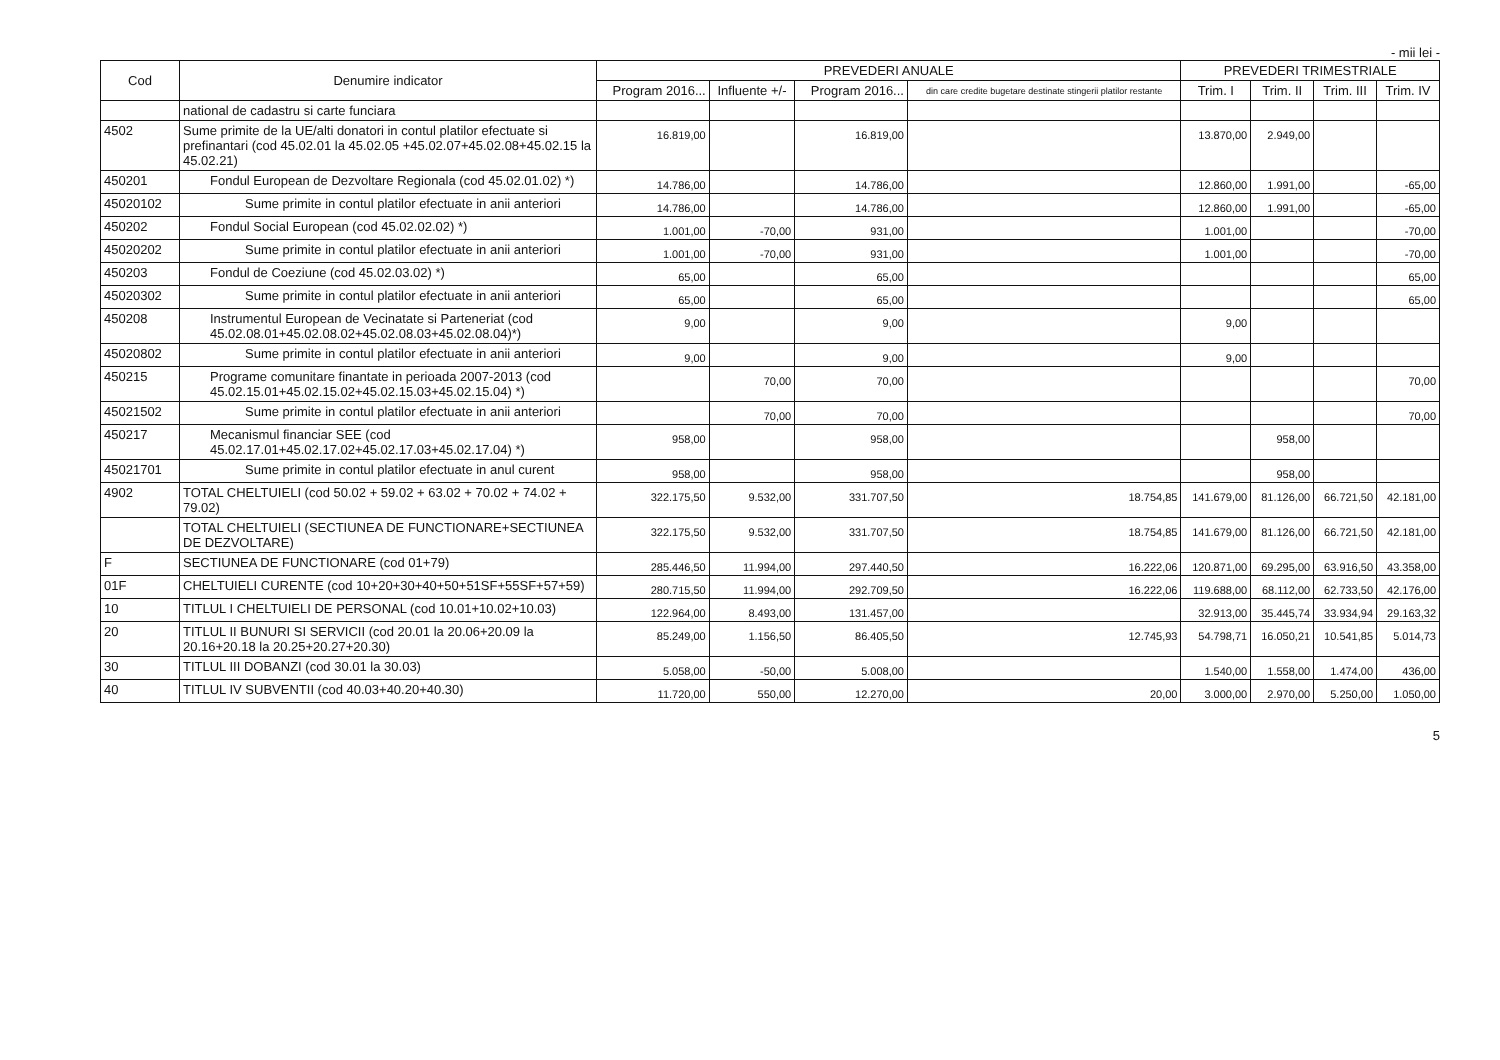- mii lei -
| Cod | Denumire indicator | PREVEDERI ANUALE | | | | PREVEDERI TRIMESTRIALE | | | |
| --- | --- | --- | --- | --- | --- | --- | --- | --- | --- |
| | | Program 2016... | Influente +/- | Program 2016... | din care credite bugetare destinate stingerii platilor restante | Trim. I | Trim. II | Trim. III | Trim. IV |
| | national de cadastru si carte funciara | | | | | | | | |
| 4502 | Sume primite de la UE/alti donatori in contul platilor efectuate si prefinantari (cod 45.02.01 la 45.02.05 +45.02.07+45.02.08+45.02.15 la 45.02.21) | 16.819,00 | | 16.819,00 | | 13.870,00 | 2.949,00 | | |
| 450201 | Fondul European de Dezvoltare Regionala (cod 45.02.01.02) *) | 14.786,00 | | 14.786,00 | | 12.860,00 | 1.991,00 | | -65,00 |
| 45020102 | Sume primite in contul platilor efectuate in anii anteriori | 14.786,00 | | 14.786,00 | | 12.860,00 | 1.991,00 | | -65,00 |
| 450202 | Fondul Social European (cod 45.02.02.02) *) | 1.001,00 | -70,00 | 931,00 | | 1.001,00 | | | -70,00 |
| 45020202 | Sume primite in contul platilor efectuate in anii anteriori | 1.001,00 | -70,00 | 931,00 | | 1.001,00 | | | -70,00 |
| 450203 | Fondul de Coeziune (cod 45.02.03.02) *) | 65,00 | | 65,00 | | | | | 65,00 |
| 45020302 | Sume primite in contul platilor efectuate in anii anteriori | 65,00 | | 65,00 | | | | | 65,00 |
| 450208 | Instrumentul European de Vecinatate si Parteneriat (cod 45.02.08.01+45.02.08.02+45.02.08.03+45.02.08.04)*) | 9,00 | | 9,00 | | 9,00 | | | |
| 45020802 | Sume primite in contul platilor efectuate in anii anteriori | 9,00 | | 9,00 | | 9,00 | | | |
| 450215 | Programe comunitare finantate in perioada 2007-2013 (cod 45.02.15.01+45.02.15.02+45.02.15.03+45.02.15.04) *) | | 70,00 | 70,00 | | | | | 70,00 |
| 45021502 | Sume primite in contul platilor efectuate in anii anteriori | | 70,00 | 70,00 | | | | | 70,00 |
| 450217 | Mecanismul financiar SEE (cod 45.02.17.01+45.02.17.02+45.02.17.03+45.02.17.04) *) | 958,00 | | 958,00 | | | 958,00 | | |
| 45021701 | Sume primite in contul platilor efectuate in anul curent | 958,00 | | 958,00 | | | 958,00 | | |
| 4902 | TOTAL CHELTUIELI (cod 50.02 + 59.02 + 63.02 + 70.02 + 74.02 + 79.02) | 322.175,50 | 9.532,00 | 331.707,50 | 18.754,85 | 141.679,00 | 81.126,00 | 66.721,50 | 42.181,00 |
| | TOTAL CHELTUIELI (SECTIUNEA DE FUNCTIONARE+SECTIUNEA DE DEZVOLTARE) | 322.175,50 | 9.532,00 | 331.707,50 | 18.754,85 | 141.679,00 | 81.126,00 | 66.721,50 | 42.181,00 |
| F | SECTIUNEA DE FUNCTIONARE (cod 01+79) | 285.446,50 | 11.994,00 | 297.440,50 | 16.222,06 | 120.871,00 | 69.295,00 | 63.916,50 | 43.358,00 |
| 01F | CHELTUIELI CURENTE (cod 10+20+30+40+50+51SF+55SF+57+59) | 280.715,50 | 11.994,00 | 292.709,50 | 16.222,06 | 119.688,00 | 68.112,00 | 62.733,50 | 42.176,00 |
| 10 | TITLUL I CHELTUIELI DE PERSONAL (cod 10.01+10.02+10.03) | 122.964,00 | 8.493,00 | 131.457,00 | | 32.913,00 | 35.445,74 | 33.934,94 | 29.163,32 |
| 20 | TITLUL II BUNURI SI SERVICII (cod 20.01 la 20.06+20.09 la 20.16+20.18 la 20.25+20.27+20.30) | 85.249,00 | 1.156,50 | 86.405,50 | 12.745,93 | 54.798,71 | 16.050,21 | 10.541,85 | 5.014,73 |
| 30 | TITLUL III DOBANZI (cod 30.01 la 30.03) | 5.058,00 | -50,00 | 5.008,00 | | 1.540,00 | 1.558,00 | 1.474,00 | 436,00 |
| 40 | TITLUL IV SUBVENTII (cod 40.03+40.20+40.30) | 11.720,00 | 550,00 | 12.270,00 | 20,00 | 3.000,00 | 2.970,00 | 5.250,00 | 1.050,00 |
5